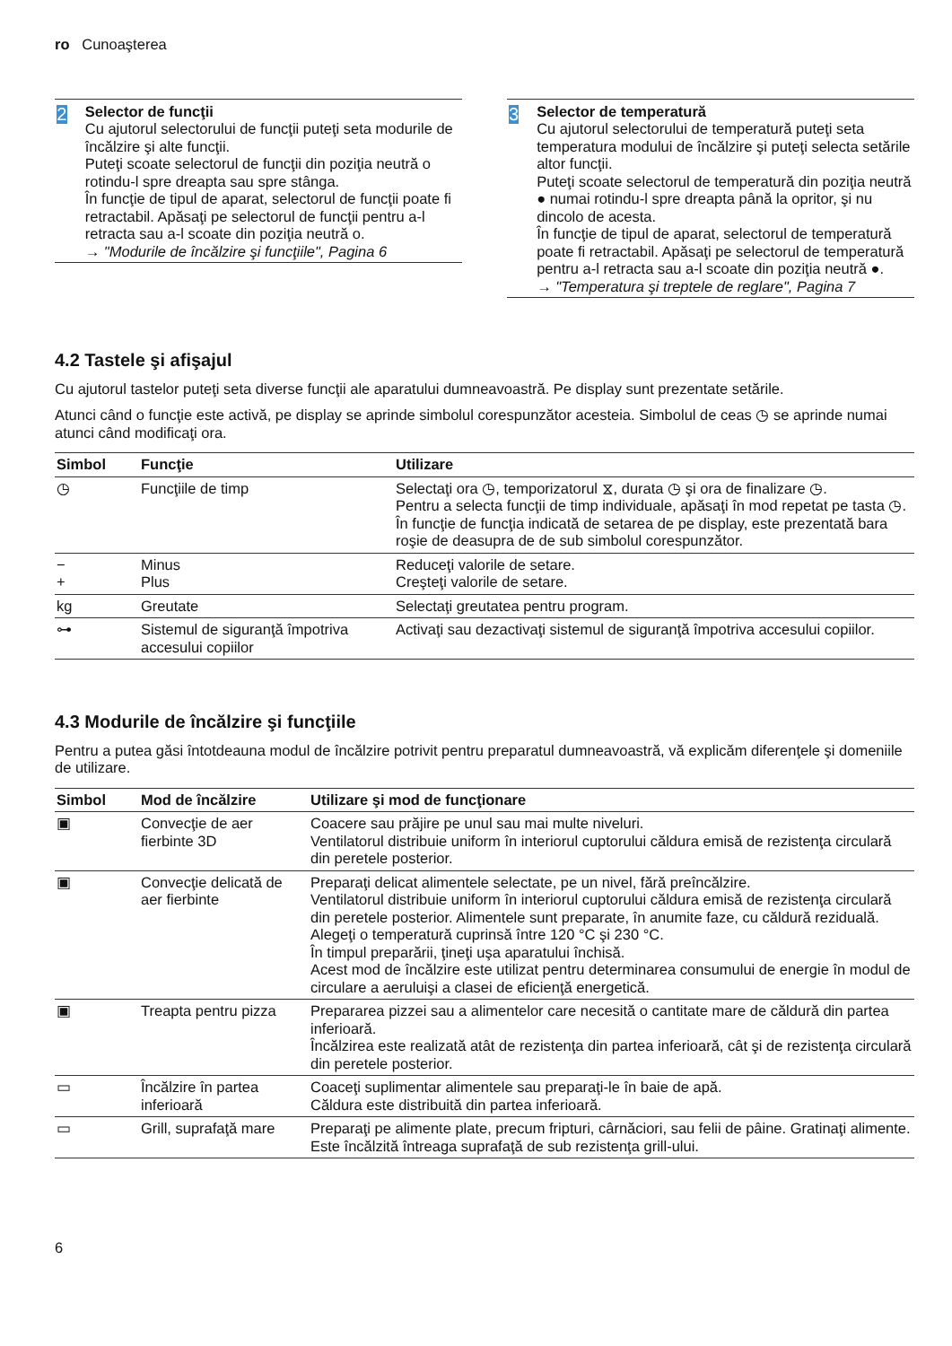ro Cunoaşterea
2
Selector de funcţii
Cu ajutorul selectorului de funcţii puteţi seta modurile de încălzire şi alte funcţii.
Puteţi scoate selectorul de funcţii din poziţia neutră o rotindu-l spre dreapta sau spre stânga.
În funcţie de tipul de aparat, selectorul de funcţii poate fi retractabil. Apăsaţi pe selectorul de funcţii pentru a-l retracta sau a-l scoate din poziţia neutră o.
→ "Modurile de încălzire şi funcţiile", Pagina 6
3
Selector de temperatură
Cu ajutorul selectorului de temperatură puteţi seta temperatura modului de încălzire şi puteţi selecta setările altor funcţii.
Puteţi scoate selectorul de temperatură din poziţia neutră ● numai rotindu-l spre dreapta până la opritor, şi nu dincolo de acesta.
În funcţie de tipul de aparat, selectorul de temperatură poate fi retractabil. Apăsaţi pe selectorul de temperatură pentru a-l retracta sau a-l scoate din poziţia neutră ●.
→ "Temperatura şi treptele de reglare", Pagina 7
4.2 Tastele şi afişajul
Cu ajutorul tastelor puteţi seta diverse funcţii ale aparatului dumneavoastră. Pe display sunt prezentate setările.
Atunci când o funcţie este activă, pe display se aprinde simbolul corespunzător acesteia. Simbolul de ceas ◷ se aprinde numai atunci când modificaţi ora.
| Simbol | Funcţie | Utilizare |
| --- | --- | --- |
| ◷ | Funcţiile de timp | Selectaţi ora ◷, temporizatorul ⧖, durata ◷ şi ora de finalizare ◷. Pentru a selecta funcţii de timp individuale, apăsaţi în mod repetat pe tasta ◷. În funcţie de funcţia indicată de setarea de pe display, este prezentată bara roşie de deasupra de de sub simbolul corespunzător. |
| − + | Minus Plus | Reduceţi valorile de setare. Creşteţi valorile de setare. |
| kg | Greutate | Selectaţi greutatea pentru program. |
| ⊶ | Sistemul de siguranţă împotriva accesului copiilor | Activaţi sau dezactivaţi sistemul de siguranţă împotriva accesului copiilor. |
4.3 Modurile de încălzire şi funcţiile
Pentru a putea găsi întotdeauna modul de încălzire potrivit pentru preparatul dumneavoastră, vă explicăm diferenţele şi domeniile de utilizare.
| Simbol | Mod de încălzire | Utilizare şi mod de funcţionare |
| --- | --- | --- |
| ▣ | Convecţie de aer fierbinte 3D | Coacere sau prăjire pe unul sau mai multe niveluri. Ventilatorul distribuie uniform în interiorul cuptorului căldura emisă de rezistenţa circulară din peretele posterior. |
| ▣ | Convecţie delicată de aer fierbinte | Preparaţi delicat alimentele selectate, pe un nivel, fără preîncălzire. Ventilatorul distribuie uniform în interiorul cuptorului căldura emisă de rezistenţa circulară din peretele posterior. Alimentele sunt preparate, în anumite faze, cu căldură reziduală. Alegeţi o temperatură cuprinsă între 120 °C şi 230 °C. În timpul preparării, ţineţi uşa aparatului închisă. Acest mod de încălzire este utilizat pentru determinarea consumului de energie în modul de circulare a aeruluişi a clasei de eficienţă energetică. |
| ▣ | Treapta pentru pizza | Prepararea pizzei sau a alimentelor care necesită o cantitate mare de căldură din partea inferioară. Încălzirea este realizată atât de rezistenţa din partea inferioară, cât şi de rezistenţa circulară din peretele posterior. |
| ▭ | Încălzire în partea inferioară | Coaceţi suplimentar alimentele sau preparaţi-le în baie de apă. Căldura este distribuită din partea inferioară. |
| ▭ | Grill, suprafaţă mare | Preparaţi pe alimente plate, precum fripturi, cârnăciori, sau felii de pâine. Gratinaţi alimente. Este încălzită întreaga suprafaţă de sub rezistenţa grill-ului. |
6